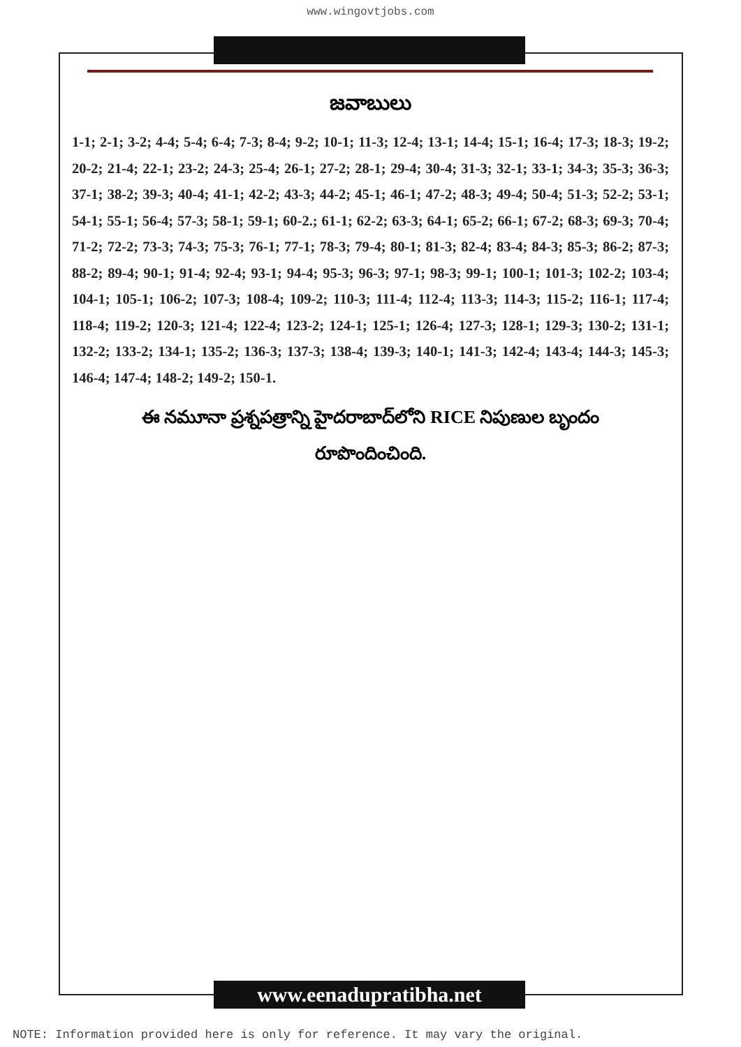www.wingovtjobs.com
జవాబులు
1-1; 2-1; 3-2; 4-4; 5-4; 6-4; 7-3; 8-4; 9-2; 10-1; 11-3; 12-4; 13-1; 14-4; 15-1; 16-4; 17-3; 18-3; 19-2; 20-2; 21-4; 22-1; 23-2; 24-3; 25-4; 26-1; 27-2; 28-1; 29-4; 30-4; 31-3; 32-1; 33-1; 34-3; 35-3; 36-3; 37-1; 38-2; 39-3; 40-4; 41-1; 42-2; 43-3; 44-2; 45-1; 46-1; 47-2; 48-3; 49-4; 50-4; 51-3; 52-2; 53-1; 54-1; 55-1; 56-4; 57-3; 58-1; 59-1; 60-2.; 61-1; 62-2; 63-3; 64-1; 65-2; 66-1; 67-2; 68-3; 69-3; 70-4; 71-2; 72-2; 73-3; 74-3; 75-3; 76-1; 77-1; 78-3; 79-4; 80-1; 81-3; 82-4; 83-4; 84-3; 85-3; 86-2; 87-3; 88-2; 89-4; 90-1; 91-4; 92-4; 93-1; 94-4; 95-3; 96-3; 97-1; 98-3; 99-1; 100-1; 101-3; 102-2; 103-4; 104-1; 105-1; 106-2; 107-3; 108-4; 109-2; 110-3; 111-4; 112-4; 113-3; 114-3; 115-2; 116-1; 117-4; 118-4; 119-2; 120-3; 121-4; 122-4; 123-2; 124-1; 125-1; 126-4; 127-3; 128-1; 129-3; 130-2; 131-1; 132-2; 133-2; 134-1; 135-2; 136-3; 137-3; 138-4; 139-3; 140-1; 141-3; 142-4; 143-4; 144-3; 145-3; 146-4; 147-4; 148-2; 149-2; 150-1.
ఈ నమూనా ప్రశ్నపత్రాన్ని హైదరాబాద్‌లోని RICE నిపుణుల బృందం
రూపొందించింది.
www.eenadupratibha.net
NOTE: Information provided here is only for reference. It may vary the original.